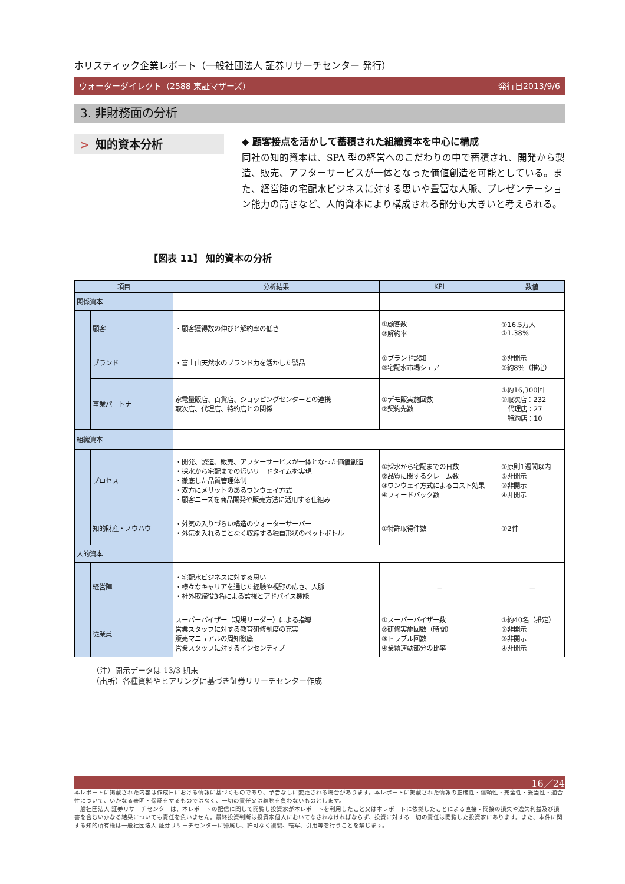ホリスティック企業レポート（一般社団法人 証券リサーチセンター 発行）
ウォーターダイレクト（2588 東証マザーズ） 発行日2013/9/6
3. 非財務面の分析
> 知的資本分析
◆ 顧客接点を活かして蓄積された組織資本を中心に構成
同社の知的資本は、SPA 型の経営へのこだわりの中で蓄積され、開発から製造、販売、アフターサービスが一体となった価値創造を可能としている。また、経営陣の宅配水ビジネスに対する思いや豊富な人脈、プレゼンテーション能力の高さなど、人的資本により構成される部分も大きいと考えられる。
【図表 11】 知的資本の分析
| 項目 | | 分析結果 | KPI | 数値 |
| --- | --- | --- | --- | --- |
| 関係資本 | | | | |
| | 顧客 | ・顧客獲得数の伸びと解約率の低さ | ①顧客数 ②解約率 | ①16.5万人 ②1.38% |
| | ブランド | ・富士山天然水のブランド力を活かした製品 | ①ブランド認知 ②宅配水市場シェア | ①非開示 ②約8%（推定） |
| | 事業パートナー | 家電量販店、百貨店、ショッピングセンターとの連携 取次店、代理店、特約店との関係 | ①デモ販実施回数 ②契約先数 | ①約16,300回 ②取次店：232 代理店：27 特約店：10 |
| 組織資本 | | | | |
| | プロセス | ・開発、製造、販売、アフターサービスが一体となった価値創造 ・採水から宅配までの短いリードタイムを実現 ・徹底した品質管理体制 ・双方にメリットのあるワンウェイ方式 ・顧客ニーズを商品開発や販売方法に活用する仕組み | ①採水から宅配までの日数 ②品質に関するクレーム数 ③ワンウェイ方式によるコスト効果 ④フィードバック数 | ①原則1週間以内 ②非開示 ③非開示 ④非開示 |
| | 知的財産・ノウハウ | ・外気の入りづらい構造のウォーターサーバー ・外気を入れることなく収縮する独自形状のペットボトル | ①特許取得件数 | ①2件 |
| 人的資本 | | | | |
| | 経営陣 | ・宅配水ビジネスに対する思い ・様々なキャリアを通じた経験や視野の広さ、人脈 ・社外取締役3名による監視とアドバイス機能 | － | － |
| | 従業員 | スーパーバイザー（現場リーダー）による指導 営業スタッフに対する教育研修制度の充実 販売マニュアルの周知徹底 営業スタッフに対するインセンティブ | ①スーパーバイザー数 ②研修実施回数（時間） ③トラブル回数 ④業績連動部分の比率 | ①約40名（推定） ②非開示 ③非開示 ④非開示 |
（注）開示データは 13/3 期末
（出所）各種資料やヒアリングに基づき証券リサーチセンター作成
16／24
本レポートに掲載された内容は作成日における情報に基づくものであり、予告なしに変更される場合があります。本レポートに掲載された情報の正確性・信頼性・完全性・妥当性・適合性について、いかなる表明・保証をするものではなく、一切の責任又は義務を負わないものとします。
一般社団法人 証券リサーチセンターは、本レポートの配信に関して閲覧し投資家が本レポートを利用したこと又は本レポートに依拠したことによる直接・間接の損失や逸失利益及び損害を含むいかなる結果についても責任を負いません。最終投資判断は投資家個人においてなされなければならず、投資に対する一切の責任は閲覧した投資家にあります。また、本件に関する知的所有権は一般社団法人 証券リサーチセンターに帰属し、許可なく複製、転写、引用等を行うことを禁じます。